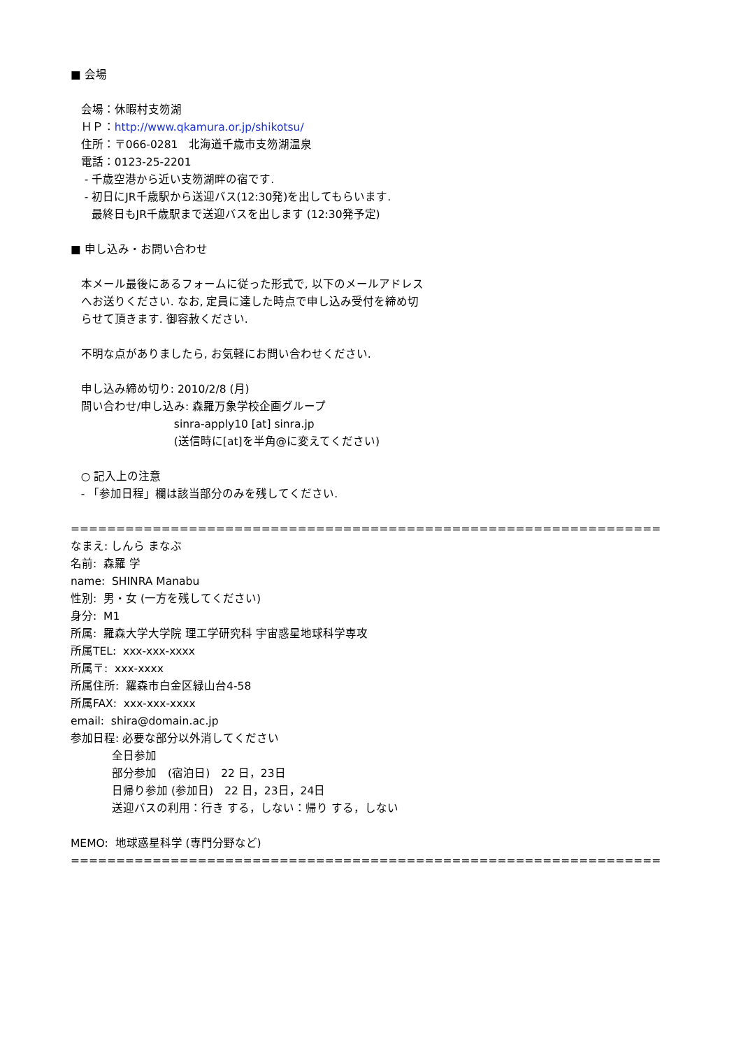■ 会場
会場：休暇村支笏湖
ＨＰ：http://www.qkamura.or.jp/shikotsu/
住所：〒066-0281　北海道千歳市支笏湖温泉
電話：0123-25-2201
- 千歳空港から近い支笏湖畔の宿です.
- 初日にJR千歳駅から送迎バス(12:30発)を出してもらいます.
最終日もJR千歳駅まで送迎バスを出します (12:30発予定)
■ 申し込み・お問い合わせ
本メール最後にあるフォームに従った形式で, 以下のメールアドレス
へお送りください. なお, 定員に達した時点で申し込み受付を締め切
らせて頂きます. 御容赦ください.
不明な点がありましたら, お気軽にお問い合わせください.
申し込み締め切り: 2010/2/8 (月)
問い合わせ/申し込み: 森羅万象学校企画グループ
sinra-apply10 [at] sinra.jp
(送信時に[at]を半角@に変えてください)
○ 記入上の注意
- 「参加日程」欄は該当部分のみを残してください.
=================================================================
なまえ: しんら まなぶ
名前: 森羅 学
name: SHINRA Manabu
性別: 男・女 (一方を残してください)
身分: M1
所属: 羅森大学大学院 理工学研究科 宇宙惑星地球科学専攻
所属TEL: xxx-xxx-xxxx
所属〒: xxx-xxxx
所属住所: 羅森市白金区緑山台4-58
所属FAX: xxx-xxx-xxxx
email: shira@domain.ac.jp
参加日程: 必要な部分以外消してください
全日参加
部分参加　(宿泊日)　22 日，23日
日帰り参加 (参加日)　22 日，23日，24日
送迎バスの利用：行き する，しない：帰り する，しない
MEMO: 地球惑星科学 (専門分野など)
=================================================================